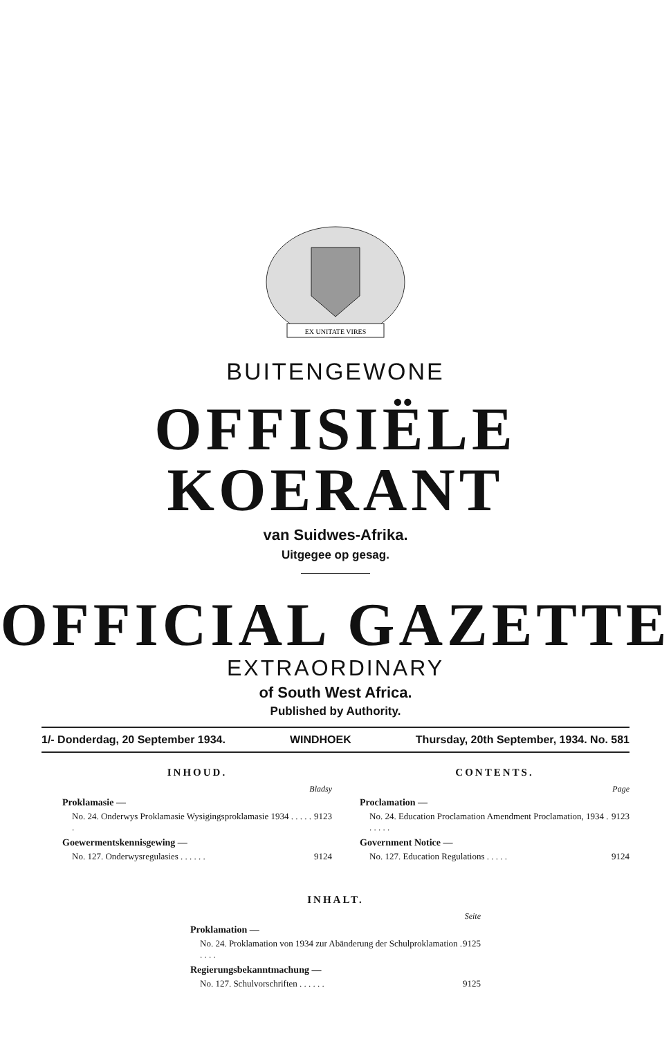EX UNITATE VIRES
BUITENGEWONE
OFFISIËLE KOERANT
van Suidwes-Afrika.
Uitgegee op gesag.
OFFICIAL GAZETTE
EXTRAORDINARY
of South West Africa.
Published by Authority.
1/- Donderdag, 20 September 1934. WINDHOEK Thursday, 20th September, 1934. No. 581
INHOUD.
Bladsy
Proklamasie —
No. 24. Onderwys Proklamasie Wysigingsproklamasie 1934 . . . . . . 9123
Goewermentskennisgewing —
No. 127. Onderwysregulasies . . . . . . 9124
CONTENTS.
Page
Proclamation —
No. 24. Education Proclamation Amendment Proclamation, 1934 . . . . . . 9123
Government Notice —
No. 127. Education Regulations . . . . . 9124
INHALT.
Seite
Proklamation —
No. 24. Proklamation von 1934 zur Abänderung der Schulproklamation . . . . . 9125
Regierungsbekanntmachung —
No. 127. Schulvorschriften . . . . . . 9125